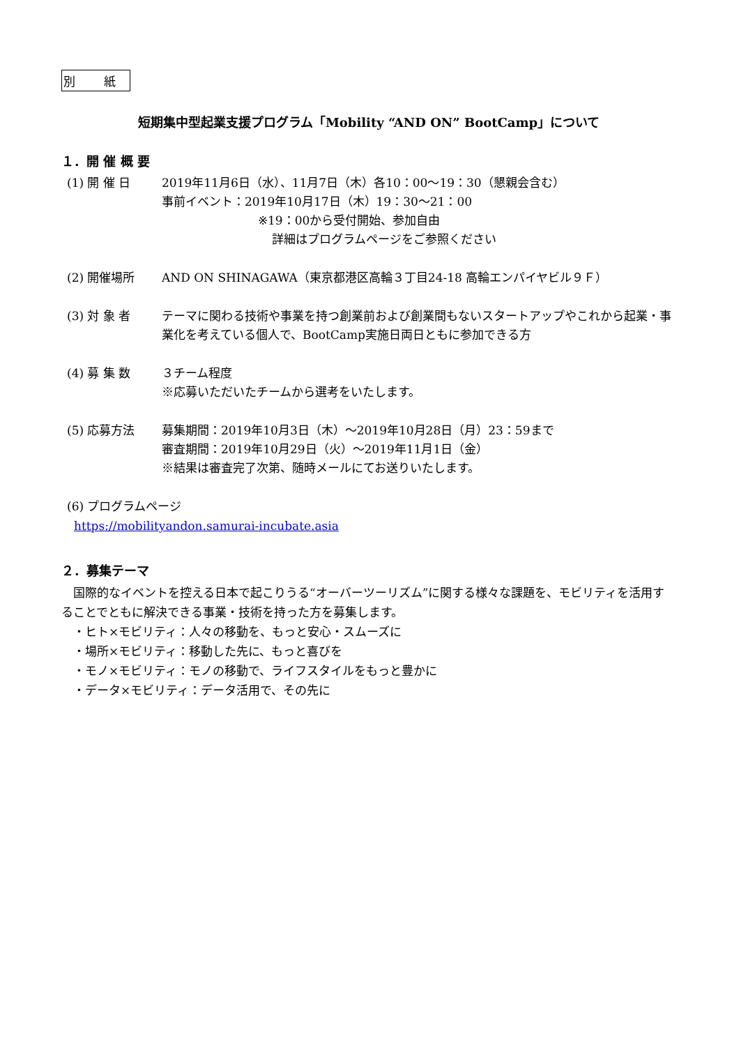別 紙
短期集中型起業支援プログラム「Mobility “AND ON” BootCamp」について
１．開 催 概 要
(1) 開 催 日 2019年11月6日（水）、11月7日（木）各10：00〜19：30（懇親会含む）
事前イベント：2019年10月17日（木）19：30〜21：00
※19：00から受付開始、参加自由
詳細はプログラムページをご参照ください
(2) 開催場所 AND ON SHINAGAWA（東京都港区高輪３丁目24-18 高輪エンパイヤビル９Ｆ）
(3) 対 象 者 テーマに関わる技術や事業を持つ創業前および創業間もないスタートアップやこれから起業・事業化を考えている個人で、BootCamp実施日両日ともに参加できる方
(4) 募 集 数 ３チーム程度
※応募いただいたチームから選考をいたします。
(5) 応募方法 募集期間：2019年10月3日（木）〜2019年10月28日（月）23：59まで
審査期間：2019年10月29日（火）〜2019年11月1日（金）
※結果は審査完了次第、随時メールにてお送りいたします。
(6) プログラムページ
https://mobilityandon.samurai-incubate.asia
２．募集テーマ
　国際的なイベントを控える日本で起こりうる“オーバーツーリズム”に関する様々な課題を、モビリティを活用することでともに解決できる事業・技術を持った方を募集します。
　・ヒト×モビリティ：人々の移動を、もっと安心・スムーズに
　・場所×モビリティ：移動した先に、もっと喜びを
　・モノ×モビリティ：モノの移動で、ライフスタイルをもっと豊かに
　・データ×モビリティ：データ活用で、その先に